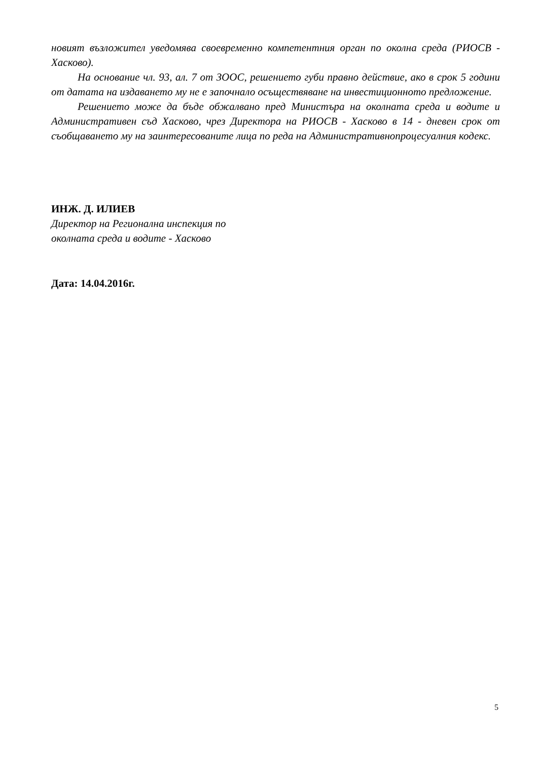новият възложител уведомява своевременно компетентния орган по околна среда (РИОСВ - Хасково).
На основание чл. 93, ал. 7 от ЗООС, решението губи правно действие, ако в срок 5 години от датата на издаването му не е започнало осъществяване на инвестиционното предложение.
Решението може да бъде обжалвано пред Министъра на околната среда и водите и Административен съд Хасково, чрез Директора на РИОСВ - Хасково в 14 - дневен срок от съобщаването му на заинтересованите лица по реда на Административнопроцесуалния кодекс.
ИНЖ. Д. ИЛИЕВ
Директор на Регионална инспекция по
околната среда и водите - Хасково
Дата: 14.04.2016г.
5